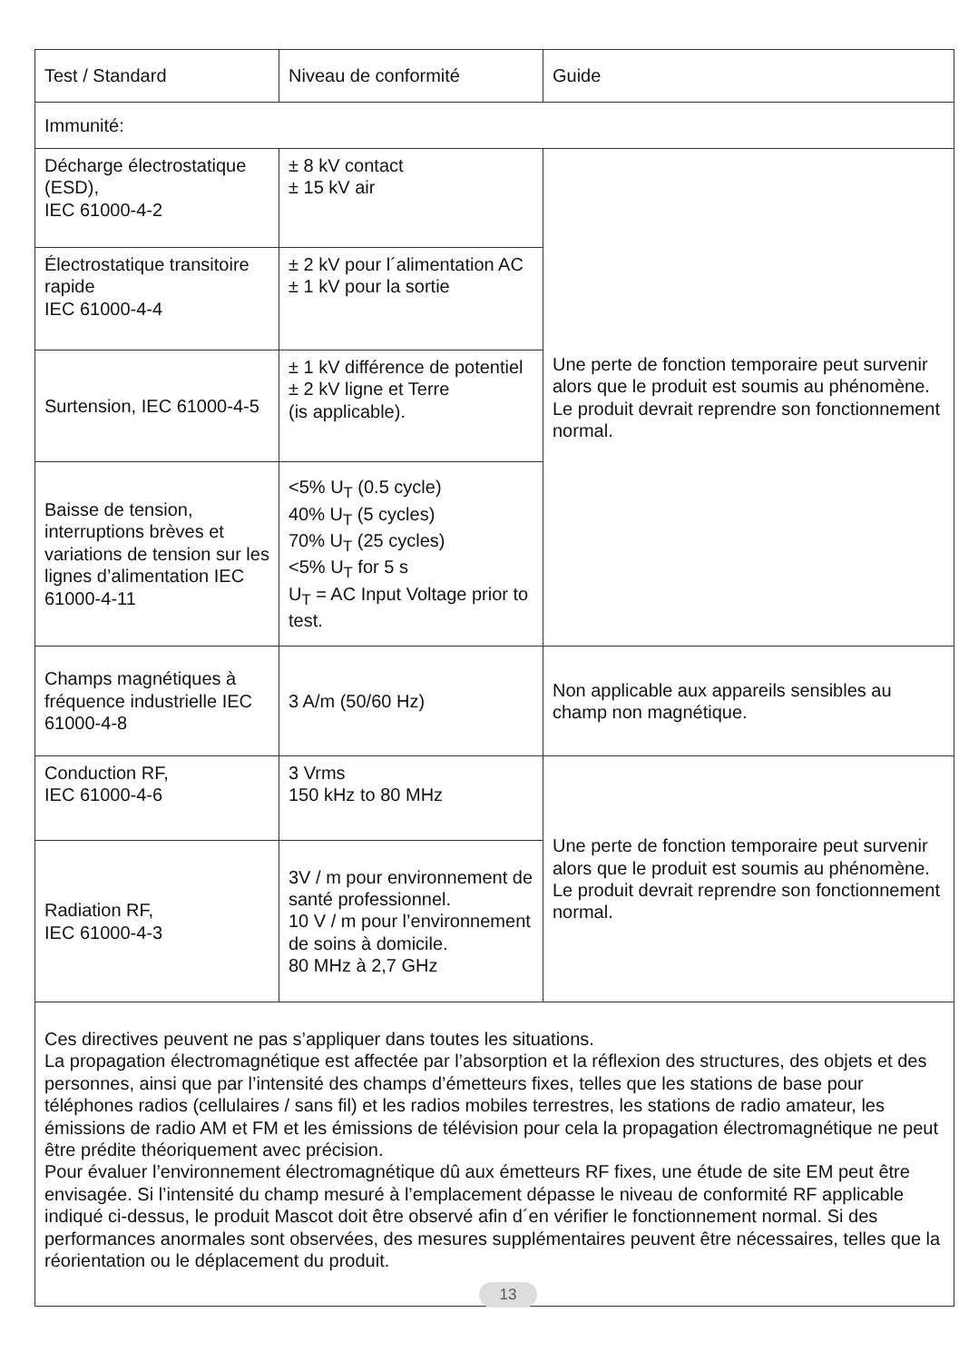| Test / Standard | Niveau de conformité | Guide |
| Immunité: | | |
| Décharge électrostatique (ESD), IEC 61000-4-2 | ± 8 kV contact ± 15 kV air | Une perte de fonction temporaire peut survenir alors que le produit est soumis au phénomène. Le produit devrait reprendre son fonction­nement normal. |
| Électrostatique transitoire rapide IEC 61000-4-4 | ± 2 kV pour l´alimentation AC ± 1 kV pour la sortie | |
| Surtension, IEC 61000-4-5 | ± 1 kV différence de potentiel ± 2 kV ligne et Terre (is applicable). | |
| Baisse de tension, interruptions brèves et variations de tension sur les lignes d’alimentation IEC 61000-4-11 | <5% U<sub>T</sub> (0.5 cycle) 40% U<sub>T</sub> (5 cycles) 70% U<sub>T</sub> (25 cycles) <5% U<sub>T</sub> for 5 s U<sub>T</sub> = AC Input Voltage prior to test. | |
| Champs magnétiques à fréquence industrielle IEC 61000-4-8 | 3 A/m (50/60 Hz) | Non applicable aux appareils sensibles au champ non magnétique. |
| Conduction RF, IEC 61000-4-6 | 3 Vrms 150 kHz to 80 MHz | Une perte de fonction temporaire peut survenir alors que le produit est soumis au phénomène. Le produit devrait reprendre son fonction­nement normal. |
| Radiation RF, IEC 61000-4-3 | 3V / m pour environnement de santé professionnel. 10 V / m pour l’environne­ment de soins à domicile. 80 MHz à 2,7 GHz | |
| Ces directives peuvent ne pas s’appliquer dans toutes les situations. La propagation électromagnétique est affectée par l’absorption et la réflexion des structures, des objets et des personnes, ainsi que par l’intensité des champs d’émetteurs fixes, telles que les stations de base pour téléphones radios (cellulaires / sans fil) et les radios mobiles terrestres, les stations de radio amateur, les émissions de radio AM et FM et les émissions de télévision pour cela la propagation électromagnétique ne peut être prédite théoriquement avec précision. Pour évaluer l’environnement électromagnétique dû aux émetteurs RF fixes, une étude de site EM peut être envisagée. Si l’intensité du champ mesuré à l’emplacement dépasse le niveau de conformité RF applicable indiqué ci-dessus, le produit Mascot doit être observé afin d´en vérifier le fonctionne­ment normal. Si des performances anormales sont observées, des mesures supplémentaires peuvent être nécessaires, telles que la réorientation ou le déplacement du produit. | | |
13